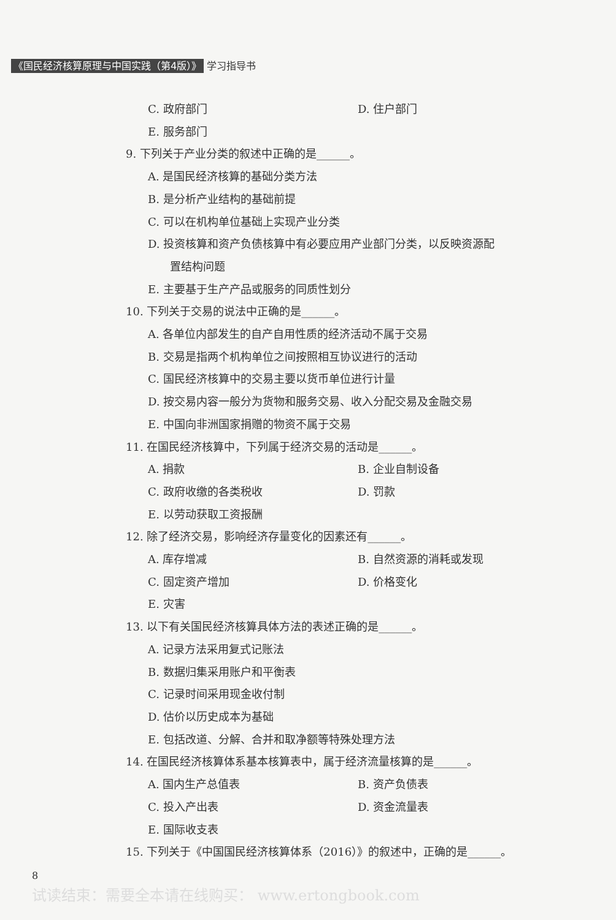《国民经济核算原理与中国实践（第4版）》 学习指导书
C. 政府部门 D. 住户部门
E. 服务部门
9. 下列关于产业分类的叙述中正确的是______。
A. 是国民经济核算的基础分类方法
B. 是分析产业结构的基础前提
C. 可以在机构单位基础上实现产业分类
D. 投资核算和资产负债核算中有必要应用产业部门分类，以反映资源配
置结构问题
E. 主要基于生产产品或服务的同质性划分
10. 下列关于交易的说法中正确的是______。
A. 各单位内部发生的自产自用性质的经济活动不属于交易
B. 交易是指两个机构单位之间按照相互协议进行的活动
C. 国民经济核算中的交易主要以货币单位进行计量
D. 按交易内容一般分为货物和服务交易、收入分配交易及金融交易
E. 中国向非洲国家捐赠的物资不属于交易
11. 在国民经济核算中，下列属于经济交易的活动是______。
A. 捐款 B. 企业自制设备
C. 政府收缴的各类税收 D. 罚款
E. 以劳动获取工资报酬
12. 除了经济交易，影响经济存量变化的因素还有______。
A. 库存增减 B. 自然资源的消耗或发现
C. 固定资产增加 D. 价格变化
E. 灾害
13. 以下有关国民经济核算具体方法的表述正确的是______。
A. 记录方法采用复式记账法
B. 数据归集采用账户和平衡表
C. 记录时间采用现金收付制
D. 估价以历史成本为基础
E. 包括改道、分解、合并和取净额等特殊处理方法
14. 在国民经济核算体系基本核算表中，属于经济流量核算的是______。
A. 国内生产总值表 B. 资产负债表
C. 投入产出表 D. 资金流量表
E. 国际收支表
15. 下列关于《中国国民经济核算体系（2016）》的叙述中，正确的是______。
8
试读结束：需要全本请在线购买： www.ertongbook.com